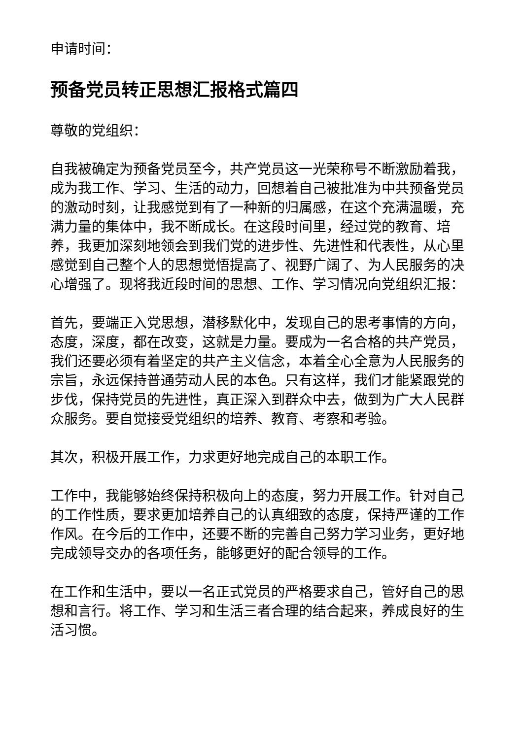申请时间：
预备党员转正思想汇报格式篇四
尊敬的党组织：
自我被确定为预备党员至今，共产党员这一光荣称号不断激励着我，成为我工作、学习、生活的动力，回想着自己被批准为中共预备党员的激动时刻，让我感觉到有了一种新的归属感，在这个充满温暖，充满力量的集体中，我不断成长。在这段时间里，经过党的教育、培养，我更加深刻地领会到我们党的进步性、先进性和代表性，从心里感觉到自己整个人的思想觉悟提高了、视野广阔了、为人民服务的决心增强了。现将我近段时间的思想、工作、学习情况向党组织汇报：
首先，要端正入党思想，潜移默化中，发现自己的思考事情的方向，态度，深度，都在改变，这就是力量。要成为一名合格的共产党员，我们还要必须有着坚定的共产主义信念，本着全心全意为人民服务的宗旨，永远保持普通劳动人民的本色。只有这样，我们才能紧跟党的步伐，保持党员的先进性，真正深入到群众中去，做到为广大人民群众服务。要自觉接受党组织的培养、教育、考察和考验。
其次，积极开展工作，力求更好地完成自己的本职工作。
工作中，我能够始终保持积极向上的态度，努力开展工作。针对自己的工作性质，要求更加培养自己的认真细致的态度，保持严谨的工作作风。在今后的工作中，还要不断的完善自己努力学习业务，更好地完成领导交办的各项任务，能够更好的配合领导的工作。
在工作和生活中，要以一名正式党员的严格要求自己，管好自己的思想和言行。将工作、学习和生活三者合理的结合起来，养成良好的生活习惯。